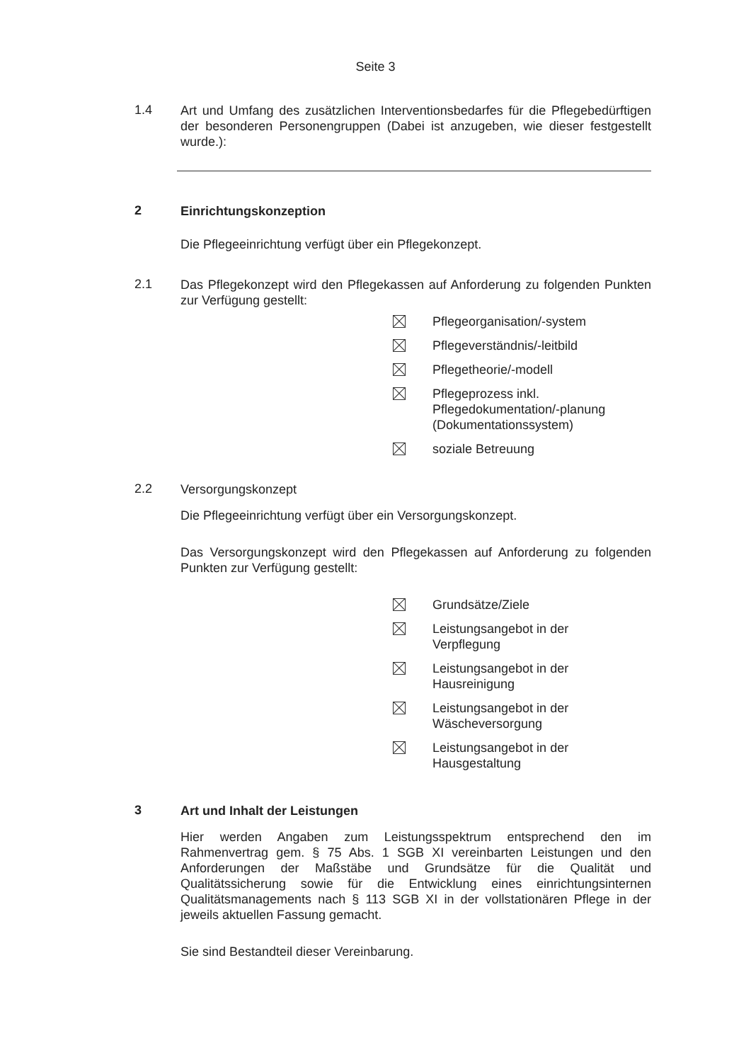Seite 3
1.4
Art und Umfang des zusätzlichen Interventionsbedarfes für die Pflegebedürftigen der besonderen Personengruppen (Dabei ist anzugeben, wie dieser festgestellt wurde.):
2
Einrichtungskonzeption
Die Pflegeeinrichtung verfügt über ein Pflegekonzept.
2.1
Das Pflegekonzept wird den Pflegekassen auf Anforderung zu folgenden Punkten zur Verfügung gestellt:
Pflegeorganisation/-system
Pflegeverständnis/-leitbild
Pflegetheorie/-modell
Pflegeprozess inkl. Pflegedokumentation/-planung (Dokumentationssystem)
soziale Betreuung
2.2
Versorgungskonzept
Die Pflegeeinrichtung verfügt über ein Versorgungskonzept.
Das Versorgungskonzept wird den Pflegekassen auf Anforderung zu folgenden Punkten zur Verfügung gestellt:
Grundsätze/Ziele
Leistungsangebot in der Verpflegung
Leistungsangebot in der Hausreinigung
Leistungsangebot in der Wäscheversorgung
Leistungsangebot in der Hausgestaltung
3
Art und Inhalt der Leistungen
Hier werden Angaben zum Leistungsspektrum entsprechend den im Rahmenvertrag gem. § 75 Abs. 1 SGB XI vereinbarten Leistungen und den Anforderungen der Maßstäbe und Grundsätze für die Qualität und Qualitätssicherung sowie für die Entwicklung eines einrichtungsinternen Qualitätsmanagements nach § 113 SGB XI in der vollstationären Pflege in der jeweils aktuellen Fassung gemacht.
Sie sind Bestandteil dieser Vereinbarung.